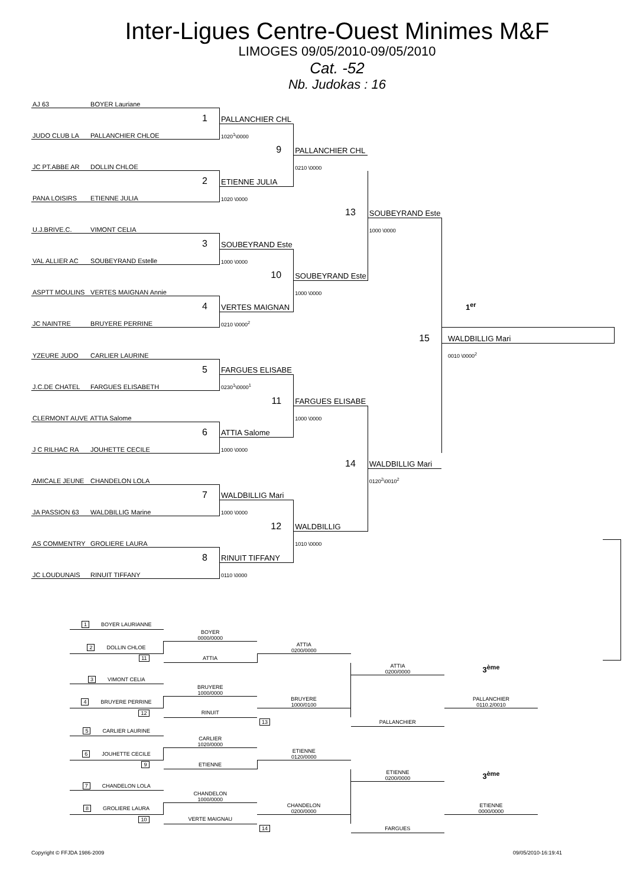Inter-Ligues Centre-Ouest Minimes M&F
LIMOGES 09/05/2010-09/05/2010
Cat. -52
Nb. Judokas : 16
| AJ 63 BOYER Lauriane | | | | |
| 1 | PALLANCHIER CHL | | | |
| JUDO CLUB LA PALLANCHIER CHLOE | 1020<sup>1</sup>\0000 | | | |
| | 9 | PALLANCHIER CHL | | |
| JC PT.ABBE AR DOLLIN CHLOE | | 0210 \0000 | | |
| 2 | ETIENNE JULIA | | | |
| PANA LOISIRS ETIENNE JULIA | 1020 \0000 | | | |
| | | 13 | SOUBEYRAND Este | |
| U.J.BRIVE.C. VIMONT CELIA | | | 1000 \0000 | |
| 3 | SOUBEYRAND Este | | | |
| VAL ALLIER AC SOUBEYRAND Estelle | 1000 \0000 | | | |
| | 10 | SOUBEYRAND Este | | |
| ASPTT MOULINS VERTES MAIGNAN Annie | | 1000 \0000 | | |
| 4 | VERTES MAIGNAN | | | 1<sup>er</sup> |
| JC NAINTRE BRUYERE PERRINE | 0210 \0000<sup>2</sup> | | | |
| | | | 15 | WALDBILLIG Mari |
| YZEURE JUDO CARLIER LAURINE | | | | 0010 \0000<sup>2</sup> |
| 5 | FARGUES ELISABE | | | |
| J.C.DE CHATEL FARGUES ELISABETH | 0230<sup>1</sup>\0000<sup>1</sup> | | | |
| | 11 | FARGUES ELISABE | | |
| CLERMONT AUVE ATTIA Salome | | 1000 \0000 | | |
| 6 | ATTIA Salome | | | |
| J C RILHAC RA JOUHETTE CECILE | 1000 \0000 | | | |
| | | 14 | WALDBILLIG Mari | |
| AMICALE JEUNE CHANDELON LOLA | | | 0120<sup>2</sup>\0010<sup>2</sup> | |
| 7 | WALDBILLIG Mari | | | |
| JA PASSION 63 WALDBILLIG Marine | 1000 \0000 | | | |
| | 12 | WALDBILLIG | | |
| AS COMMENTRY GROLIERE LAURA | | 1010 \0000 | | |
| 8 | RINUIT TIFFANY | | | |
| JC LOUDUNAIS RINUIT TIFFANY | 0110 \0000 | | | |
| 1 BOYER LAURIANNE | | | | |
| | BOYER 0000/0000 | | | |
| 2 DOLLIN CHLOE | | ATTIA 0200/0000 | | |
| 11 | ATTIA | | | |
| | | | ATTIA 0200/0000 | 3<sup>ème</sup> |
| 3 VIMONT CELIA | | | | |
| | BRUYERE 1000/0000 | | | |
| 4 BRUYERE PERRINE | | BRUYERE 1000/0100 | | PALLANCHIER 0110.2/0010 |
| 12 | RINUIT | | | |
| | | 13 | PALLANCHIER | |
| 5 CARLIER LAURINE | | | | |
| | CARLIER 1020/0000 | | | |
| 6 JOUHETTE CECILE | | ETIENNE 0120/0000 | | |
| 9 | ETIENNE | | | |
| | | | ETIENNE 0200/0000 | 3<sup>ème</sup> |
| 7 CHANDELON LOLA | | | | |
| | CHANDELON 1000/0000 | | | |
| 8 GROLIERE LAURA | | CHANDELON 0200/0000 | | ETIENNE 0000/0000 |
| 10 | VERTE MAIGNAU | | | |
| | | 14 | FARGUES | |
Copyright © FFJDA 1986-2009 09/05/2010-16:19:41